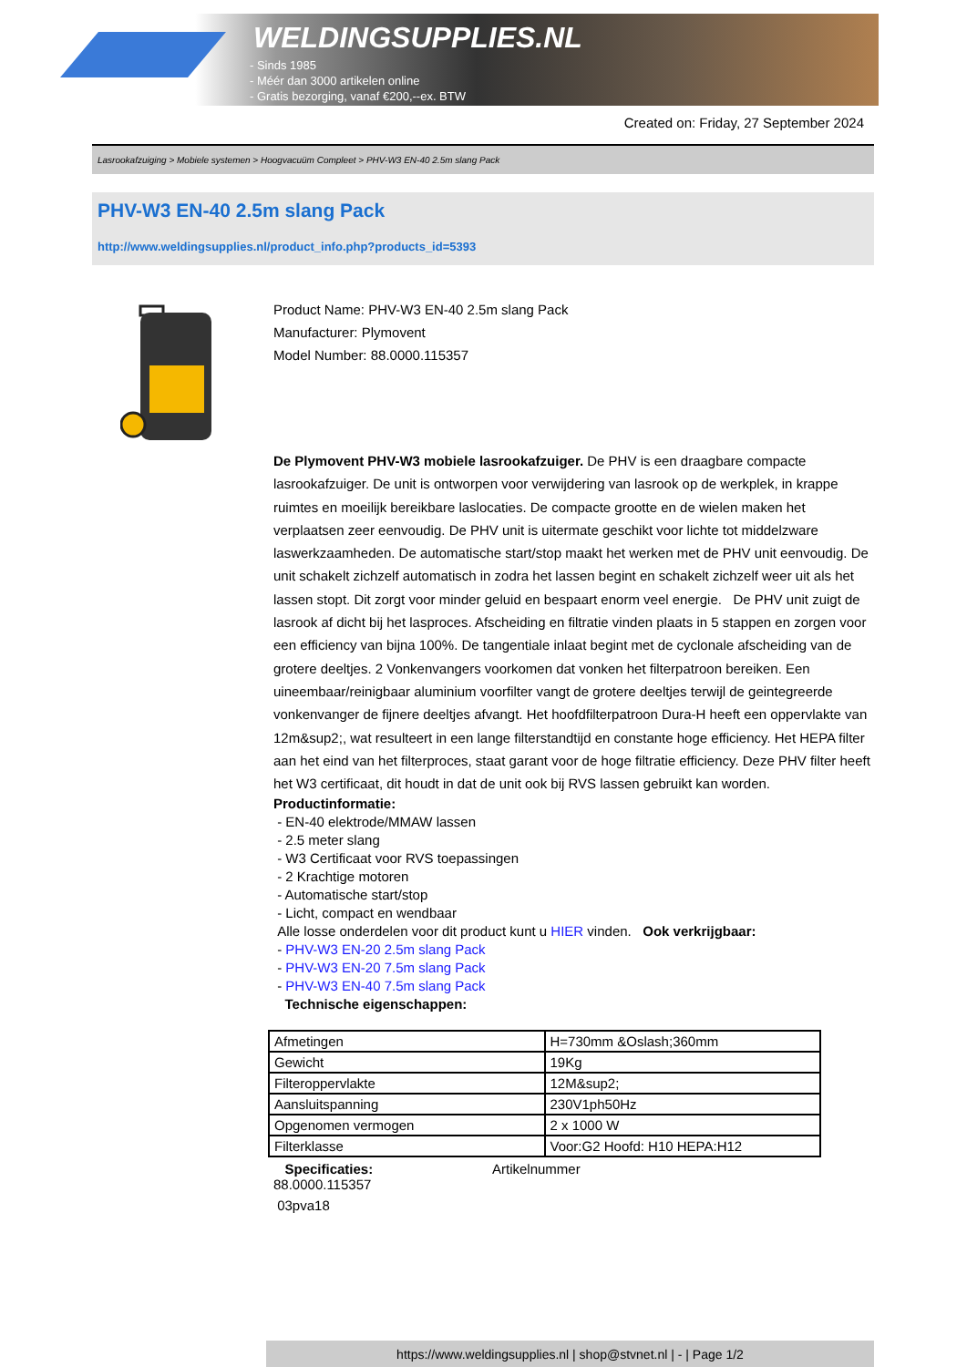WELDINGSUPPLIES.NL
- Sinds 1985
- Méér dan 3000 artikelen online
- Gratis bezorging, vanaf €200,--ex. BTW
Created on: Friday, 27 September 2024
Lasrookafzuiging > Mobiele systemen > Hoogvacuüm Compleet > PHV-W3 EN-40 2.5m slang Pack
PHV-W3 EN-40 2.5m slang Pack
http://www.weldingsupplies.nl/product_info.php?products_id=5393
Product Name: PHV-W3 EN-40 2.5m slang Pack
Manufacturer: Plymovent
Model Number: 88.0000.115357
De Plymovent PHV-W3 mobiele lasrookafzuiger. De PHV is een draagbare compacte lasrookafzuiger. De unit is ontworpen voor verwijdering van lasrook op de werkplek, in krappe ruimtes en moeilijk bereikbare laslocaties. De compacte grootte en de wielen maken het verplaatsen zeer eenvoudig. De PHV unit is uitermate geschikt voor lichte tot middelzware laswerkzaamheden. De automatische start/stop maakt het werken met de PHV unit eenvoudig. De unit schakelt zichzelf automatisch in zodra het lassen begint en schakelt zichzelf weer uit als het lassen stopt. Dit zorgt voor minder geluid en bespaart enorm veel energie. De PHV unit zuigt de lasrook af dicht bij het lasproces. Afscheiding en filtratie vinden plaats in 5 stappen en zorgen voor een efficiency van bijna 100%. De tangentiale inlaat begint met de cyclonale afscheiding van de grotere deeltjes. 2 Vonkenvangers voorkomen dat vonken het filterpatroon bereiken. Een uineembaar/reinigbaar aluminium voorfilter vangt de grotere deeltjes terwijl de geintegreerde vonkenvanger de fijnere deeltjes afvangt. Het hoofdfilterpatroon Dura-H heeft een oppervlakte van 12m&sup2;, wat resulteert in een lange filterstandtijd en constante hoge efficiency. Het HEPA filter aan het eind van het filterproces, staat garant voor de hoge filtratie efficiency. Deze PHV filter heeft het W3 certificaat, dit houdt in dat de unit ook bij RVS lassen gebruikt kan worden.
Productinformatie:
- EN-40 elektrode/MMAW lassen
- 2.5 meter slang
- W3 Certificaat voor RVS toepassingen
- 2 Krachtige motoren
- Automatische start/stop
- Licht, compact en wendbaar
Alle losse onderdelen voor dit product kunt u HIER vinden. Ook verkrijgbaar:
- PHV-W3 EN-20 2.5m slang Pack
- PHV-W3 EN-20 7.5m slang Pack
- PHV-W3 EN-40 7.5m slang Pack
Technische eigenschappen:
| Afmetingen | H=730mm &Oslash;360mm |
| Gewicht | 19Kg |
| Filteroppervlakte | 12M&sup2; |
| Aansluitspanning | 230V1ph50Hz |
| Opgenomen vermogen | 2 x 1000 W |
| Filterklasse | Voor:G2 Hoofd: H10 HEPA:H12 |
Specificaties: Artikelnummer
88.0000.115357
03pva18
https://www.weldingsupplies.nl | shop@stvnet.nl | - | Page 1/2